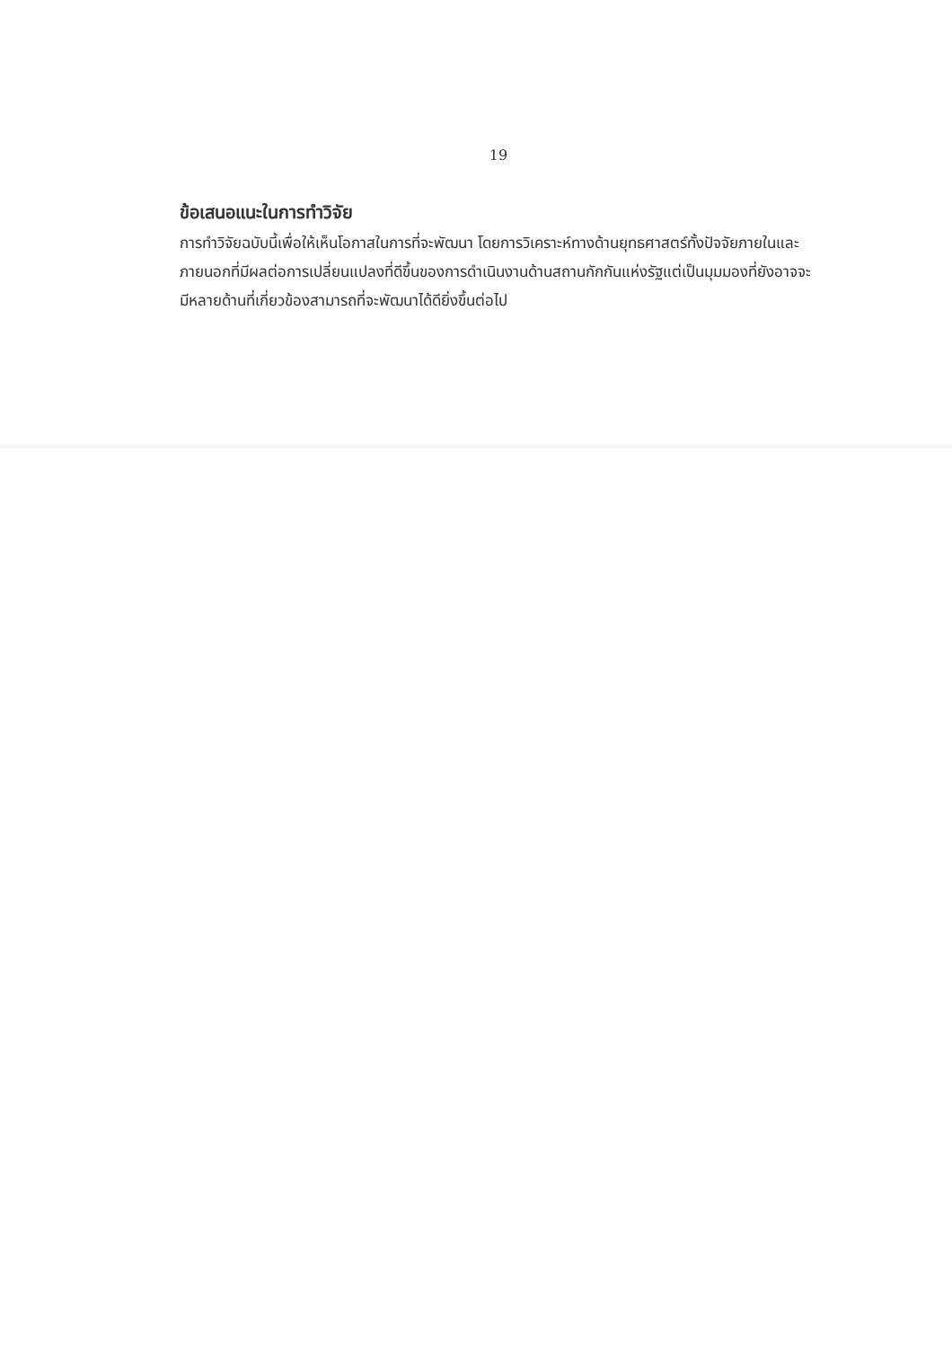19
ข้อเสนอแนะในการทำวิจัย
การทำวิจัยฉบับนี้เพื่อให้เห็นโอกาสในการที่จะพัฒนา โดยการวิเคราะห์ทางด้านยุทธศาสตร์ทั้งปัจจัยภายในและภายนอกที่มีผลต่อการเปลี่ยนแปลงที่ดีขึ้นของการดำเนินงานด้านสถานกักกันแห่งรัฐแต่เป็นมุมมองที่ยังอาจจะมีหลายด้านที่เกี่ยวข้องสามารถที่จะพัฒนาได้ดียิ่งขึ้นต่อไป